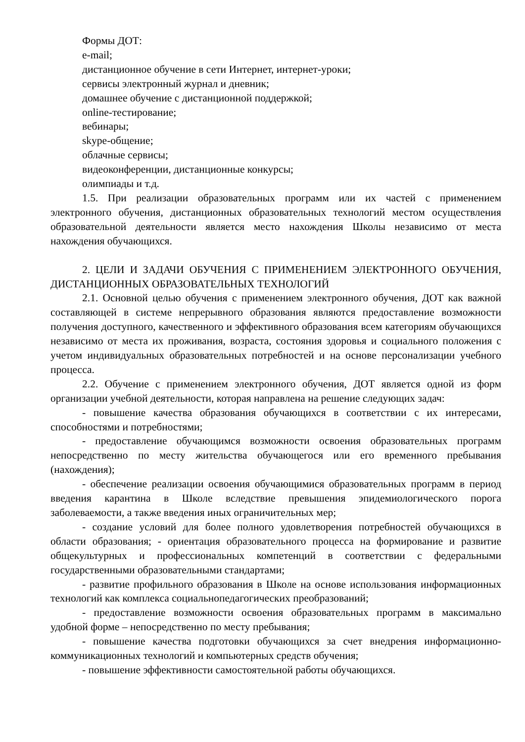Формы ДОТ:
e-mail;
дистанционное обучение в сети Интернет, интернет-уроки;
сервисы электронный журнал и дневник;
домашнее обучение с дистанционной поддержкой;
online-тестирование;
вебинары;
skype-общение;
облачные сервисы;
видеоконференции, дистанционные конкурсы;
олимпиады и т.д.
1.5. При реализации образовательных программ или их частей с применением электронного обучения, дистанционных образовательных технологий местом осуществления образовательной деятельности является место нахождения Школы независимо от места нахождения обучающихся.
2. ЦЕЛИ И ЗАДАЧИ ОБУЧЕНИЯ С ПРИМЕНЕНИЕМ ЭЛЕКТРОННОГО ОБУЧЕНИЯ, ДИСТАНЦИОННЫХ ОБРАЗОВАТЕЛЬНЫХ ТЕХНОЛОГИЙ
2.1. Основной целью обучения с применением электронного обучения, ДОТ как важной составляющей в системе непрерывного образования являются предоставление возможности получения доступного, качественного и эффективного образования всем категориям обучающихся независимо от места их проживания, возраста, состояния здоровья и социального положения с учетом индивидуальных образовательных потребностей и на основе персонализации учебного процесса.
2.2. Обучение с применением электронного обучения, ДОТ является одной из форм организации учебной деятельности, которая направлена на решение следующих задач:
- повышение качества образования обучающихся в соответствии с их интересами, способностями и потребностями;
- предоставление обучающимся возможности освоения образовательных программ непосредственно по месту жительства обучающегося или его временного пребывания (нахождения);
- обеспечение реализации освоения обучающимися образовательных программ в период введения карантина в Школе вследствие превышения эпидемиологического порога заболеваемости, а также введения иных ограничительных мер;
- создание условий для более полного удовлетворения потребностей обучающихся в области образования; - ориентация образовательного процесса на формирование и развитие общекультурных и профессиональных компетенций в соответствии с федеральными государственными образовательными стандартами;
- развитие профильного образования в Школе на основе использования информационных технологий как комплекса социальнопедагогических преобразований;
- предоставление возможности освоения образовательных программ в максимально удобной форме – непосредственно по месту пребывания;
- повышение качества подготовки обучающихся за счет внедрения информационно-коммуникационных технологий и компьютерных средств обучения;
- повышение эффективности самостоятельной работы обучающихся.